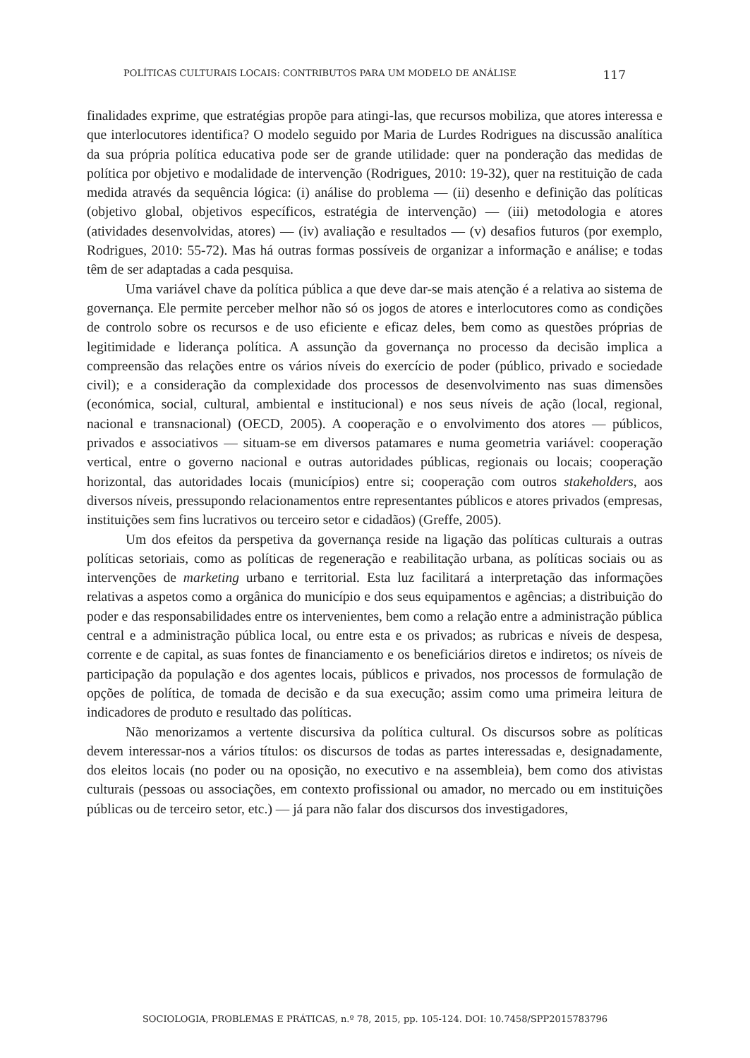POLÍTICAS CULTURAIS LOCAIS: CONTRIBUTOS PARA UM MODELO DE ANÁLISE 117
finalidades exprime, que estratégias propõe para atingi-las, que recursos mobiliza, que atores interessa e que interlocutores identifica? O modelo seguido por Maria de Lurdes Rodrigues na discussão analítica da sua própria política educativa pode ser de grande utilidade: quer na ponderação das medidas de política por objetivo e modalidade de intervenção (Rodrigues, 2010: 19-32), quer na restituição de cada medida através da sequência lógica: (i) análise do problema — (ii) desenho e definição das políticas (objetivo global, objetivos específicos, estratégia de intervenção) — (iii) metodologia e atores (atividades desenvolvidas, atores) — (iv) avaliação e resultados — (v) desafios futuros (por exemplo, Rodrigues, 2010: 55-72). Mas há outras formas possíveis de organizar a informação e análise; e todas têm de ser adaptadas a cada pesquisa.
Uma variável chave da política pública a que deve dar-se mais atenção é a relativa ao sistema de governança. Ele permite perceber melhor não só os jogos de atores e interlocutores como as condições de controlo sobre os recursos e de uso eficiente e eficaz deles, bem como as questões próprias de legitimidade e liderança política. A assunção da governança no processo da decisão implica a compreensão das relações entre os vários níveis do exercício de poder (público, privado e sociedade civil); e a consideração da complexidade dos processos de desenvolvimento nas suas dimensões (económica, social, cultural, ambiental e institucional) e nos seus níveis de ação (local, regional, nacional e transnacional) (OECD, 2005). A cooperação e o envolvimento dos atores — públicos, privados e associativos — situam-se em diversos patamares e numa geometria variável: cooperação vertical, entre o governo nacional e outras autoridades públicas, regionais ou locais; cooperação horizontal, das autoridades locais (municípios) entre si; cooperação com outros stakeholders, aos diversos níveis, pressupondo relacionamentos entre representantes públicos e atores privados (empresas, instituições sem fins lucrativos ou terceiro setor e cidadãos) (Greffe, 2005).
Um dos efeitos da perspetiva da governança reside na ligação das políticas culturais a outras políticas setoriais, como as políticas de regeneração e reabilitação urbana, as políticas sociais ou as intervenções de marketing urbano e territorial. Esta luz facilitará a interpretação das informações relativas a aspetos como a orgânica do município e dos seus equipamentos e agências; a distribuição do poder e das responsabilidades entre os intervenientes, bem como a relação entre a administração pública central e a administração pública local, ou entre esta e os privados; as rubricas e níveis de despesa, corrente e de capital, as suas fontes de financiamento e os beneficiários diretos e indiretos; os níveis de participação da população e dos agentes locais, públicos e privados, nos processos de formulação de opções de política, de tomada de decisão e da sua execução; assim como uma primeira leitura de indicadores de produto e resultado das políticas.
Não menorizamos a vertente discursiva da política cultural. Os discursos sobre as políticas devem interessar-nos a vários títulos: os discursos de todas as partes interessadas e, designadamente, dos eleitos locais (no poder ou na oposição, no executivo e na assembleia), bem como dos ativistas culturais (pessoas ou associações, em contexto profissional ou amador, no mercado ou em instituições públicas ou de terceiro setor, etc.) — já para não falar dos discursos dos investigadores,
SOCIOLOGIA, PROBLEMAS E PRÁTICAS, n.º 78, 2015, pp. 105-124. DOI: 10.7458/SPP2015783796